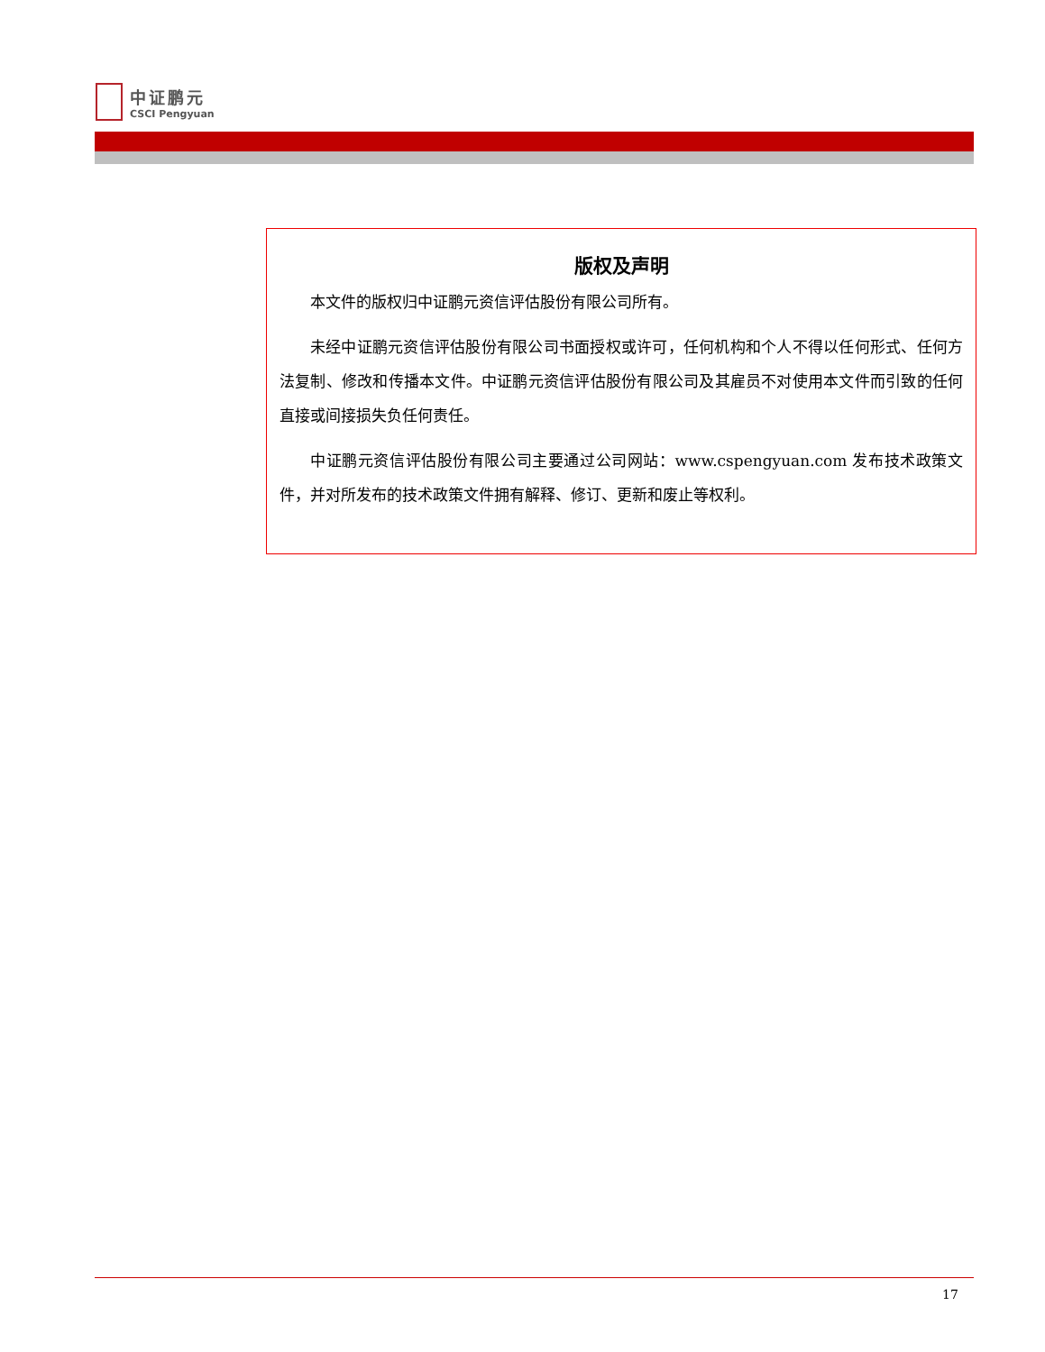中证鹏元
CSCI Pengyuan
版权及声明
本文件的版权归中证鹏元资信评估股份有限公司所有。
未经中证鹏元资信评估股份有限公司书面授权或许可，任何机构和个人不得以任何形式、任何方法复制、修改和传播本文件。中证鹏元资信评估股份有限公司及其雇员不对使用本文件而引致的任何直接或间接损失负任何责任。
中证鹏元资信评估股份有限公司主要通过公司网站：www.cspengyuan.com 发布技术政策文件，并对所发布的技术政策文件拥有解释、修订、更新和废止等权利。
17